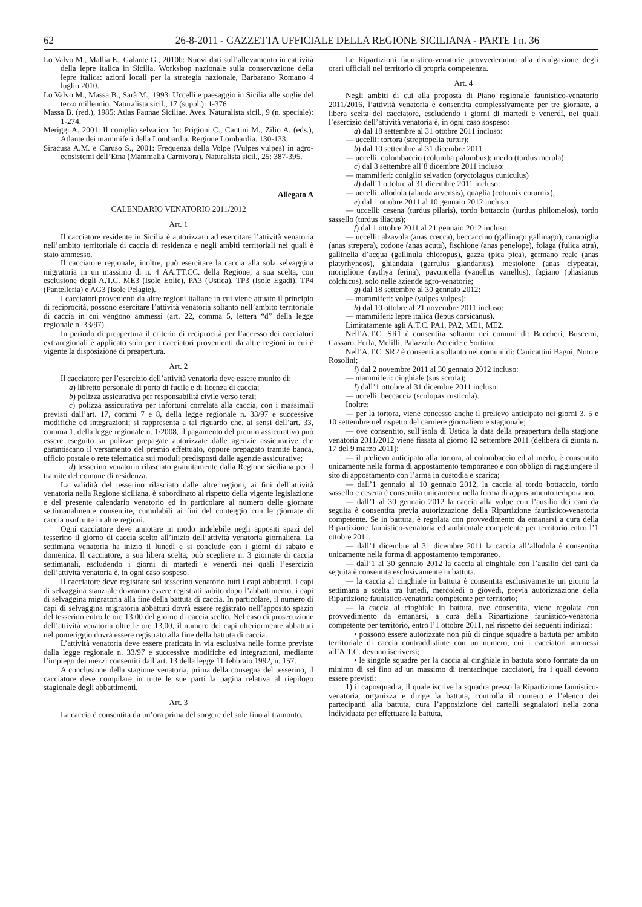62 26-8-2011 - GAZZETTA UFFICIALE DELLA REGIONE SICILIANA - PARTE I n. 36
Lo Valvo M., Mallia E., Galante G., 2010b: Nuovi dati sull’allevamento in cattività della lepre italica in Sicilia. Workshop nazionale sulla conservazione della lepre italica: azioni locali per la strategia nazionale, Barbarano Romano 4 luglio 2010.
Lo Valvo M., Massa B., Sarà M., 1993: Uccelli e paesaggio in Sicilia alle soglie del terzo millennio. Naturalista sicil., 17 (suppl.): 1-376
Massa B. (red.), 1985: Atlas Faunae Siciliae. Aves. Naturalista sicil., 9 (n. speciale): 1-274.
Meriggi A. 2001: Il coniglio selvatico. In: Prigioni C., Cantini M., Zilio A. (eds.), Atlante dei mammiferi della Lombardia. Regione Lombardia. 130-133.
Siracusa A.M. e Caruso S., 2001: Frequenza della Volpe (Vulpes vulpes) in agro-ecosistemi dell’Etna (Mammalia Carnivora). Naturalista sicil., 25: 387-395.
Allegato A
CALENDARIO VENATORIO 2011/2012
Art. 1
Il cacciatore residente in Sicilia è autorizzato ad esercitare l’attività venatoria nell’ambito territoriale di caccia di residenza e negli ambiti territoriali nei quali è stato ammesso.
Il cacciatore regionale, inoltre, può esercitare la caccia alla sola selvaggina migratoria in un massimo di n. 4 AA.TT.CC. della Regione, a sua scelta, con esclusione degli A.T.C. ME3 (Isole Eolie), PA3 (Ustica), TP3 (Isole Egadi), TP4 (Pantelleria) e AG3 (Isole Pelagie).
I cacciatori provenienti da altre regioni italiane in cui viene attuato il principio di reciprocità, possono esercitare l’attività venatoria soltanto nell’ambito territoriale di caccia in cui vengono ammessi (art. 22, comma 5, lettera “d” della legge regionale n. 33/97).
In periodo di preapertura il criterio di reciprocità per l’accesso dei cacciatori extraregionali è applicato solo per i cacciatori provenienti da altre regioni in cui è vigente la disposizione di preapertura.
Art. 2
Il cacciatore per l’esercizio dell’attività venatoria deve essere munito di:
a) libretto personale di porto di fucile e di licenza di caccia;
b) polizza assicurativa per responsabilità civile verso terzi;
c) polizza assicurativa per infortuni correlata alla caccia, con i massimali previsti dall’art. 17, commi 7 e 8, della legge regionale n. 33/97 e successive modifiche ed integrazioni; si rappresenta a tal riguardo che, ai sensi dell’art. 33, comma 1, della legge regionale n. 1/2008, il pagamento del premio assicurativo può essere eseguito su polizze prepagate autorizzate dalle agenzie assicurative che garantiscano il versamento del premio effettuato, oppure prepagato tramite banca, ufficio postale o rete telematica sui moduli predisposti dalle agenzie assicurative;
d) tesserino venatorio rilasciato gratuitamente dalla Regione siciliana per il tramite del comune di residenza.
La validità del tesserino rilasciato dalle altre regioni, ai fini dell’attività venatoria nella Regione siciliana, è subordinato al rispetto della vigente legislazione e del presente calendario venatorio ed in particolare al numero delle giornate settimanalmente consentite, cumulabili ai fini del conteggio con le giornate di caccia usufruite in altre regioni.
Ogni cacciatore deve annotare in modo indelebile negli appositi spazi del tesserino il giorno di caccia scelto all’inizio dell’attività venatoria giornaliera. La settimana venatoria ha inizio il lunedì e si conclude con i giorni di sabato e domenica. Il cacciatore, a sua libera scelta, può scegliere n. 3 giornate di caccia settimanali, escludendo i giorni di martedì e venerdì nei quali l’esercizio dell’attività venatoria è, in ogni caso sospeso.
Il cacciatore deve registrare sul tesserino venatorio tutti i capi abbattuti. I capi di selvaggina stanziale dovranno essere registrati subito dopo l’abbattimento, i capi di selvaggina migratoria alla fine della battuta di caccia. In particolare, il numero di capi di selvaggina migratoria abbattuti dovrà essere registrato nell’apposito spazio del tesserino entro le ore 13,00 del giorno di caccia scelto. Nel caso di prosecuzione dell’attività venatoria oltre le ore 13,00, il numero dei capi ulteriormente abbattuti nel pomeriggio dovrà essere registrato alla fine della battuta di caccia.
L’attività venatoria deve essere praticata in via esclusiva nelle forme previste dalla legge regionale n. 33/97 e successive modifiche ed integrazioni, mediante l’impiego dei mezzi consentiti dall’art. 13 della legge 11 febbraio 1992, n. 157.
A conclusione della stagione venatoria, prima della consegna del tesserino, il cacciatore deve compilare in tutte le sue parti la pagina relativa al riepilogo stagionale degli abbattimenti.
Art. 3
La caccia è consentita da un’ora prima del sorgere del sole fino al tramonto.
Le Ripartizioni faunistico-venatorie provvederanno alla divulgazione degli orari ufficiali nel territorio di propria competenza.
Art. 4
Negli ambiti di cui alla proposta di Piano regionale faunistico-venatorio 2011/2016, l’attività venatoria è consentita complessivamente per tre giornate, a libera scelta del cacciatore, escludendo i giorni di martedì e venerdì, nei quali l’esercizio dell’attività venatoria è, in ogni caso sospeso:
a) dal 18 settembre al 31 ottobre 2011 incluso:
— uccelli: tortora (streptopelia turtur);
b) dal 10 settembre al 31 dicembre 2011
— uccelli: colombaccio (columba palumbus); merlo (turdus merula)
c) dal 3 settembre all’8 dicembre 2011 incluso:
— mammiferi: coniglio selvatico (oryctolagus cuniculus)
d) dall’1 ottobre al 31 dicembre 2011 incluso:
— uccelli: allodola (alauda arvensis), quaglia (coturnix coturnix);
e) dal 1 ottobre 2011 al 10 gennaio 2012 incluso:
— uccelli: cesena (turdus pilaris), tordo bottaccio (turdus philomelos), tordo sassello (turdus iliacus);
f) dal 1 ottobre 2011 al 21 gennaio 2012 incluso:
— uccelli: alzavola (anas crecca), beccaccino (gallinago gallinago), canapiglia (anas strepera), codone (anas acuta), fischione (anas penelope), folaga (fulica atra), gallinella d’acqua (gallinula chloropus), gazza (pica pica), germano reale (anas platyrhyncos), ghiandaia (garrulus glandarius), mestolone (anas clypeata), moriglione (aythya ferina), pavoncella (vanellus vanellus), fagiano (phasianus colchicus), solo nelle aziende agro-venatorie;
g) dal 18 settembre al 30 gennaio 2012:
— mammiferi: volpe (vulpes vulpes);
h) dal 10 ottobre al 21 novembre 2011 incluso:
— mammiferi: lepre italica (lepus corsicanus).
Limitatamente agli A.T.C. PA1, PA2, ME1, ME2.
Nell’A.T.C. SR1 è consentita soltanto nei comuni di: Buccheri, Buscemi, Cassaro, Ferla, Melilli, Palazzolo Acreide e Sortino.
Nell’A.T.C. SR2 è consentita soltanto nei comuni di: Canicattini Bagni, Noto e Rosolini;
i) dal 2 novembre 2011 al 30 gennaio 2012 incluso:
— mammiferi: cinghiale (sus scrofa);
l) dall’1 ottobre al 31 dicembre 2011 incluso:
— uccelli: beccaccia (scolopax rusticola).
Inoltre:
— per la tortora, viene concesso anche il prelievo anticipato nei giorni 3, 5 e 10 settembre nel rispetto del carniere giornaliero e stagionale;
— ove consentito, sull’isola di Ustica la data della preapertura della stagione venatoria 2011/2012 viene fissata al giorno 12 settembre 2011 (delibera di giunta n. 17 del 9 marzo 2011);
— il prelievo anticipato alla tortora, al colombaccio ed al merlo, è consentito unicamente nella forma di appostamento temporaneo e con obbligo di raggiungere il sito di appostamento con l’arma in custodia e scarica;
— dall’1 gennaio al 10 gennaio 2012, la caccia al tordo bottaccio, tordo sassello e cesena è consentita unicamente nella forma di appostamento temporaneo.
— dall’1 al 30 gennaio 2012 la caccia alla volpe con l’ausilio dei cani da seguita è consentita previa autorizzazione della Ripartizione faunistico-venatoria competente. Se in battuta, è regolata con provvedimento da emanarsi a cura della Ripartizione faunistico-venatoria ed ambientale competente per territorio entro l’1 ottobre 2011.
— dall’1 dicembre al 31 dicembre 2011 la caccia all’allodola è consentita unicamente nella forma di appostamento temporaneo.
— dall’1 al 30 gennaio 2012 la caccia al cinghiale con l’ausilio dei cani da seguita è consentita esclusivamente in battuta.
— la caccia al cinghiale in battuta è consentita esclusivamente un giorno la settimana a scelta tra lunedì, mercoledì o giovedì, previa autorizzazione della Ripartizione faunistico-venatoria competente per territorio;
— la caccia al cinghiale in battuta, ove consentita, viene regolata con provvedimento da emanarsi, a cura della Ripartizione faunistico-venatoria competente per territorio, entro l’1 ottobre 2011, nel rispetto dei seguenti indirizzi:
• possono essere autorizzate non più di cinque squadre a battuta per ambito territoriale di caccia contraddistinte con un numero, cui i cacciatori ammessi all’A.T.C. devono iscriversi;
• le singole squadre per la caccia al cinghiale in battuta sono formate da un minimo di sei fino ad un massimo di trentacinque cacciatori, fra i quali devono essere previsti:
1) il caposquadra, il quale iscrive la squadra presso la Ripartizione faunistico-venatoria, organizza e dirige la battuta, controlla il numero e l’elenco dei partecipanti alla battuta, cura l’apposizione dei cartelli segnalatori nella zona individuata per effettuare la battuta,